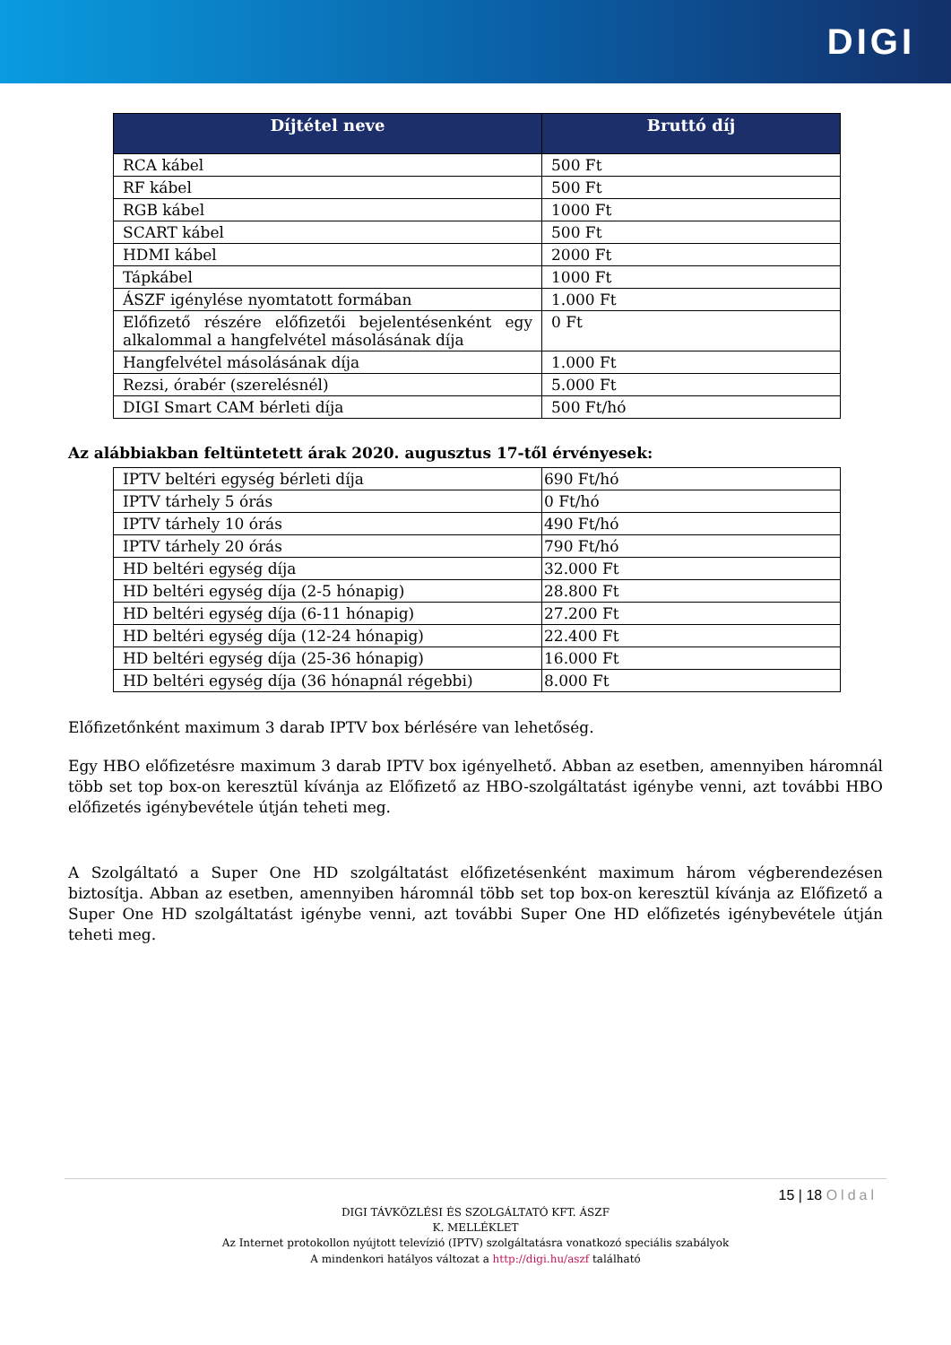DIGI
| Díjtétel neve | Bruttó díj |
| --- | --- |
| RCA kábel | 500 Ft |
| RF kábel | 500 Ft |
| RGB kábel | 1000 Ft |
| SCART kábel | 500 Ft |
| HDMI kábel | 2000 Ft |
| Tápkábel | 1000 Ft |
| ÁSZF igénylése nyomtatott formában | 1.000 Ft |
| Előfizető részére előfizetői bejelentésenként egy alkalommal a hangfelvétel másolásának díja | 0 Ft |
| Hangfelvétel másolásának díja | 1.000 Ft |
| Rezsi, órabér (szerelésnél) | 5.000 Ft |
| DIGI Smart CAM bérleti díja | 500 Ft/hó |
Az alábbiakban feltüntetett árak 2020. augusztus 17-től érvényesek:
| IPTV beltéri egység bérleti díja | 690 Ft/hó |
| IPTV tárhely 5 órás | 0 Ft/hó |
| IPTV tárhely 10 órás | 490 Ft/hó |
| IPTV tárhely 20 órás | 790 Ft/hó |
| HD beltéri egység díja | 32.000 Ft |
| HD beltéri egység díja (2-5 hónapig) | 28.800 Ft |
| HD beltéri egység díja (6-11 hónapig) | 27.200 Ft |
| HD beltéri egység díja (12-24 hónapig) | 22.400 Ft |
| HD beltéri egység díja (25-36 hónapig) | 16.000 Ft |
| HD beltéri egység díja (36 hónapnál régebbi) | 8.000 Ft |
Előfizetőnként maximum 3 darab IPTV box bérlésére van lehetőség.
Egy HBO előfizetésre maximum 3 darab IPTV box igényelhető. Abban az esetben, amennyiben háromnál több set top box-on keresztül kívánja az Előfizető az HBO-szolgáltatást igénybe venni, azt további HBO előfizetés igénybevétele útján teheti meg.
A Szolgáltató a Super One HD szolgáltatást előfizetésenként maximum három végberendezésen biztosítja. Abban az esetben, amennyiben háromnál több set top box-on keresztül kívánja az Előfizető a Super One HD szolgáltatást igénybe venni, azt további Super One HD előfizetés igénybevétele útján teheti meg.
15 | 18 Oldal
DIGI TÁVKÖZLÉSI ÉS SZOLGÁLTATÓ KFT. ÁSZF
K. MELLÉKLET
Az Internet protokollon nyújtott televízió (IPTV) szolgáltatásra vonatkozó speciális szabályok
A mindenkori hatályos változat a http://digi.hu/aszf található